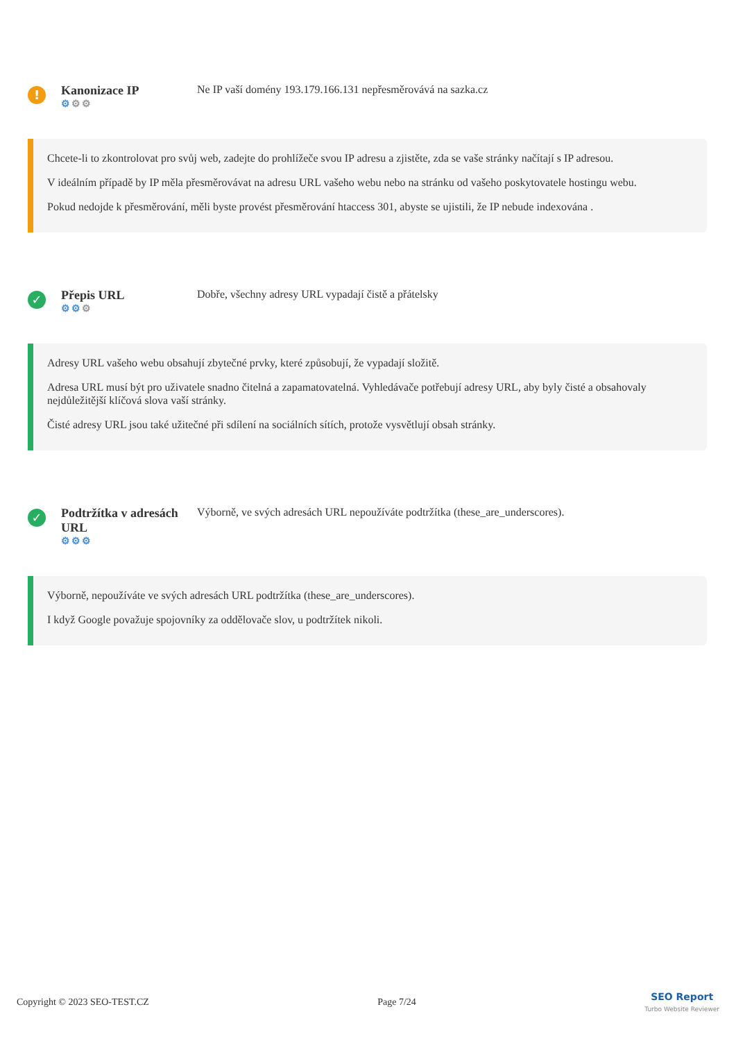!
Kanonizace IP
⚙⚙⚙
Ne IP vaší domény 193.179.166.131 nepřesměrovává na sazka.cz
Chcete-li to zkontrolovat pro svůj web, zadejte do prohlížeče svou IP adresu a zjistěte, zda se vaše stránky načítají s IP adresou.
V ideálním případě by IP měla přesměrovávat na adresu URL vašeho webu nebo na stránku od vašeho poskytovatele hostingu webu.
Pokud nedojde k přesměrování, měli byste provést přesměrování htaccess 301, abyste se ujistili, že IP nebude indexována .
✓
Přepis URL
⚙⚙⚙
Dobře, všechny adresy URL vypadají čistě a přátelsky
Adresy URL vašeho webu obsahují zbytečné prvky, které způsobují, že vypadají složitě.
Adresa URL musí být pro uživatele snadno čitelná a zapamatovatelná. Vyhledávače potřebují adresy URL, aby byly čisté a obsahovaly nejdůležitější klíčová slova vaší stránky.
Čisté adresy URL jsou také užitečné při sdílení na sociálních sítích, protože vysvětlují obsah stránky.
✓
Podtržítka v adresách URL
⚙⚙⚙
Výborně, ve svých adresách URL nepoužíváte podtržítka (these_are_underscores).
Výborně, nepoužíváte ve svých adresách URL podtržítka (these_are_underscores).
I když Google považuje spojovníky za oddělovače slov, u podtržítek nikoli.
Copyright © 2023 SEO-TEST.CZ Page 7/24 SEO Report
Turbo Website Reviewer